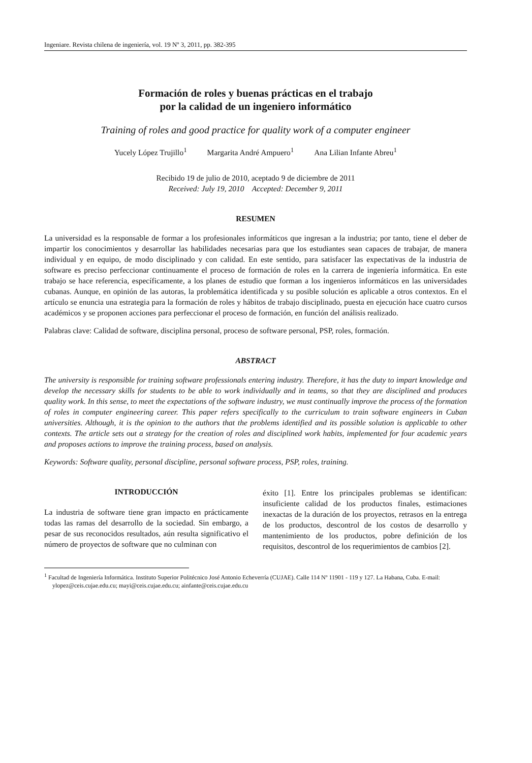Ingeniare. Revista chilena de ingeniería, vol. 19 Nº 3, 2011, pp. 382-395
Formación de roles y buenas prácticas en el trabajo
por la calidad de un ingeniero informático
Training of roles and good practice for quality work of a computer engineer
Yucely López Trujillo<sup>1</sup> Margarita André Ampuero<sup>1</sup> Ana Lilian Infante Abreu<sup>1</sup>
Recibido 19 de julio de 2010, aceptado 9 de diciembre de 2011
Received: July 19, 2010 Accepted: December 9, 2011
RESUMEN
La universidad es la responsable de formar a los profesionales informáticos que ingresan a la industria; por tanto, tiene el deber de impartir los conocimientos y desarrollar las habilidades necesarias para que los estudiantes sean capaces de trabajar, de manera individual y en equipo, de modo disciplinado y con calidad. En este sentido, para satisfacer las expectativas de la industria de software es preciso perfeccionar continuamente el proceso de formación de roles en la carrera de ingeniería informática. En este trabajo se hace referencia, específicamente, a los planes de estudio que forman a los ingenieros informáticos en las universidades cubanas. Aunque, en opinión de las autoras, la problemática identificada y su posible solución es aplicable a otros contextos. En el artículo se enuncia una estrategia para la formación de roles y hábitos de trabajo disciplinado, puesta en ejecución hace cuatro cursos académicos y se proponen acciones para perfeccionar el proceso de formación, en función del análisis realizado.
Palabras clave: Calidad de software, disciplina personal, proceso de software personal, PSP, roles, formación.
ABSTRACT
The university is responsible for training software professionals entering industry. Therefore, it has the duty to impart knowledge and develop the necessary skills for students to be able to work individually and in teams, so that they are disciplined and produces quality work. In this sense, to meet the expectations of the software industry, we must continually improve the process of the formation of roles in computer engineering career. This paper refers specifically to the curriculum to train software engineers in Cuban universities. Although, it is the opinion to the authors that the problems identified and its possible solution is applicable to other contexts. The article sets out a strategy for the creation of roles and disciplined work habits, implemented for four academic years and proposes actions to improve the training process, based on analysis.
Keywords: Software quality, personal discipline, personal software process, PSP, roles, training.
INTRODUCCIÓN
La industria de software tiene gran impacto en prácticamente todas las ramas del desarrollo de la sociedad. Sin embargo, a pesar de sus reconocidos resultados, aún resulta significativo el número de proyectos de software que no culminan con
éxito [1]. Entre los principales problemas se identifican: insuficiente calidad de los productos finales, estimaciones inexactas de la duración de los proyectos, retrasos en la entrega de los productos, descontrol de los costos de desarrollo y mantenimiento de los productos, pobre definición de los requisitos, descontrol de los requerimientos de cambios [2].
<sup>1</sup> Facultad de Ingeniería Informática. Instituto Superior Politécnico José Antonio Echeverría (CUJAE). Calle 114 Nº 11901 - 119 y 127. La Habana, Cuba. E-mail: ylopez@ceis.cujae.edu.cu; mayi@ceis.cujae.edu.cu; ainfante@ceis.cujae.edu.cu